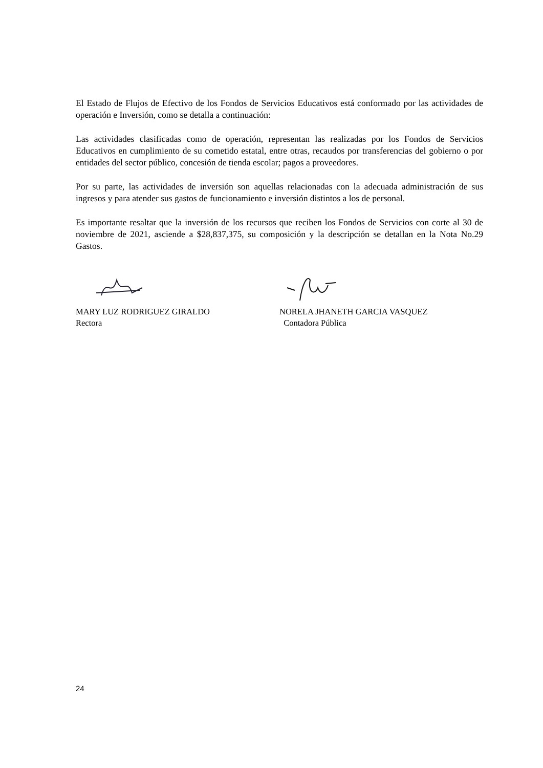El Estado de Flujos de Efectivo de los Fondos de Servicios Educativos está conformado por las actividades de operación e Inversión, como se detalla a continuación:
Las actividades clasificadas como de operación, representan las realizadas por los Fondos de Servicios Educativos en cumplimiento de su cometido estatal, entre otras, recaudos por transferencias del gobierno o por entidades del sector público, concesión de tienda escolar; pagos a proveedores.
Por su parte, las actividades de inversión son aquellas relacionadas con la adecuada administración de sus ingresos y para atender sus gastos de funcionamiento e inversión distintos a los de personal.
Es importante resaltar que la inversión de los recursos que reciben los Fondos de Servicios con corte al 30 de noviembre de 2021, asciende a $28,837,375, su composición y la descripción se detallan en la Nota No.29 Gastos.
MARY LUZ RODRIGUEZ GIRALDO
Rectora
NORELA JHANETH GARCIA VASQUEZ
Contadora Pública
24